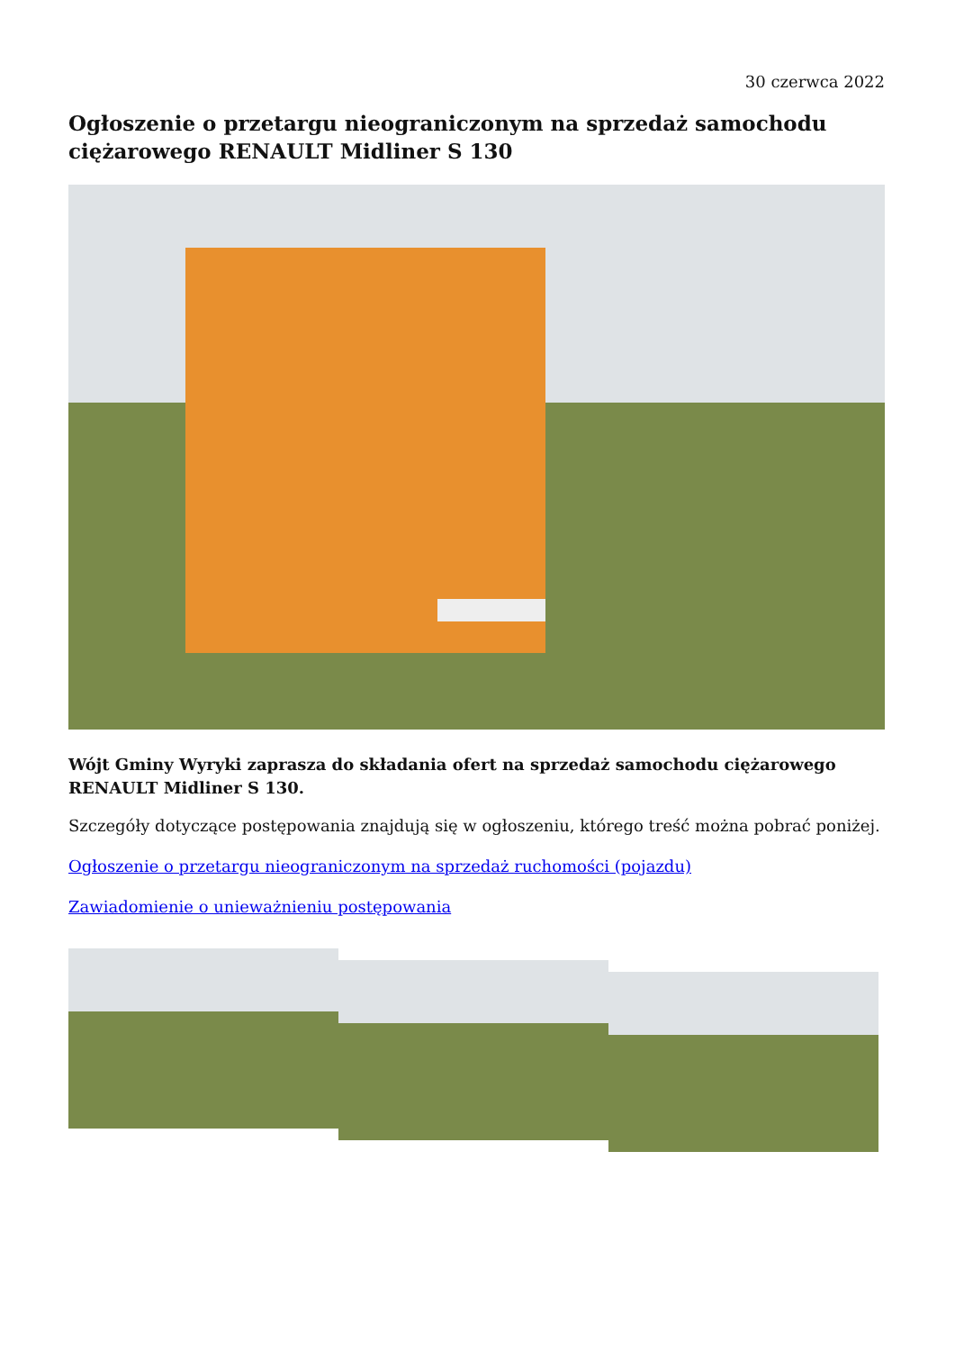30 czerwca 2022
Ogłoszenie o przetargu nieograniczonym na sprzedaż samochodu ciężarowego RENAULT Midliner S 130
Wójt Gminy Wyryki zaprasza do składania ofert na sprzedaż samochodu ciężarowego RENAULT Midliner S 130.
Szczegóły dotyczące postępowania znajdują się w ogłoszeniu, którego treść można pobrać poniżej.
Ogłoszenie o przetargu nieograniczonym na sprzedaż ruchomości (pojazdu)
Zawiadomienie o unieważnieniu postępowania